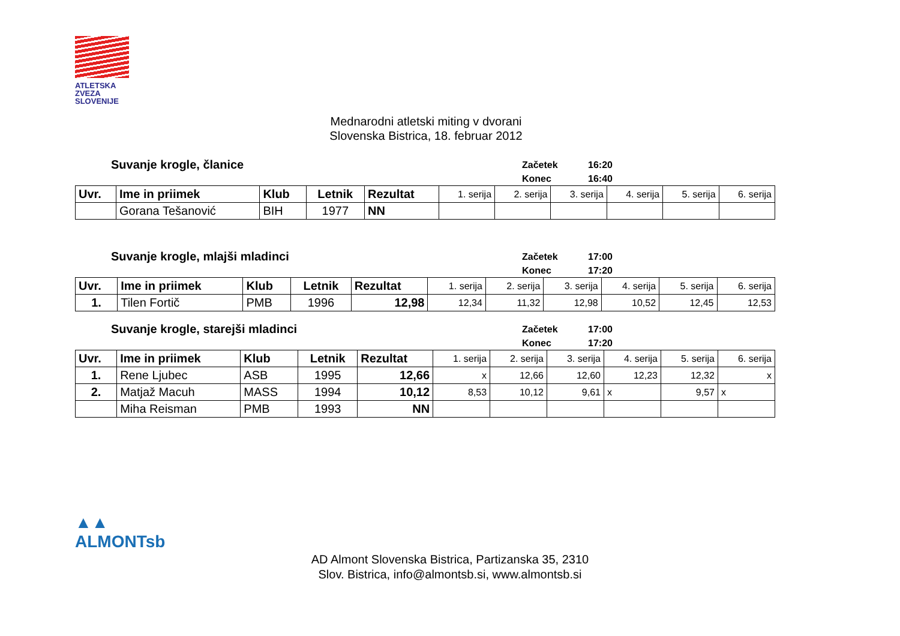ATLETSKA
ZVEZA
SLOVENIJE
Mednarodni atletski miting v dvorani
Slovenska Bistrica, 18. februar 2012
Suvanje krogle, članice
Začetek 16:20
Konec 16:40
| Uvr. | Ime in priimek | Klub | Letnik | Rezultat | 1. serija | 2. serija | 3. serija | 4. serija | 5. serija | 6. serija |
| --- | --- | --- | --- | --- | --- | --- | --- | --- | --- | --- |
| | Gorana Tešanović | BIH | 1977 | NN | | | | | | |
Suvanje krogle, mlajši mladinci
Začetek 17:00
Konec 17:20
| Uvr. | Ime in priimek | Klub | Letnik | Rezultat | 1. serija | 2. serija | 3. serija | 4. serija | 5. serija | 6. serija |
| --- | --- | --- | --- | --- | --- | --- | --- | --- | --- | --- |
| 1. | Tilen Fortič | PMB | 1996 | 12,98 | 12,34 | 11,32 | 12,98 | 10,52 | 12,45 | 12,53 |
Suvanje krogle, starejši mladinci
Začetek 17:00
Konec 17:20
| Uvr. | Ime in priimek | Klub | Letnik | Rezultat | 1. serija | 2. serija | 3. serija | 4. serija | 5. serija | 6. serija |
| --- | --- | --- | --- | --- | --- | --- | --- | --- | --- | --- |
| 1. | Rene Ljubec | ASB | 1995 | 12,66 | x | 12,66 | 12,60 | 12,23 | 12,32 | x |
| 2. | Matjaž Macuh | MASS | 1994 | 10,12 | 8,53 | 10,12 | 9,61 | x | 9,57 | x |
| | Miha Reisman | PMB | 1993 | NN | | | | | | |
▲▲
ALMONTsb
AD Almont Slovenska Bistrica, Partizanska 35, 2310
Slov. Bistrica, info@almontsb.si, www.almontsb.si